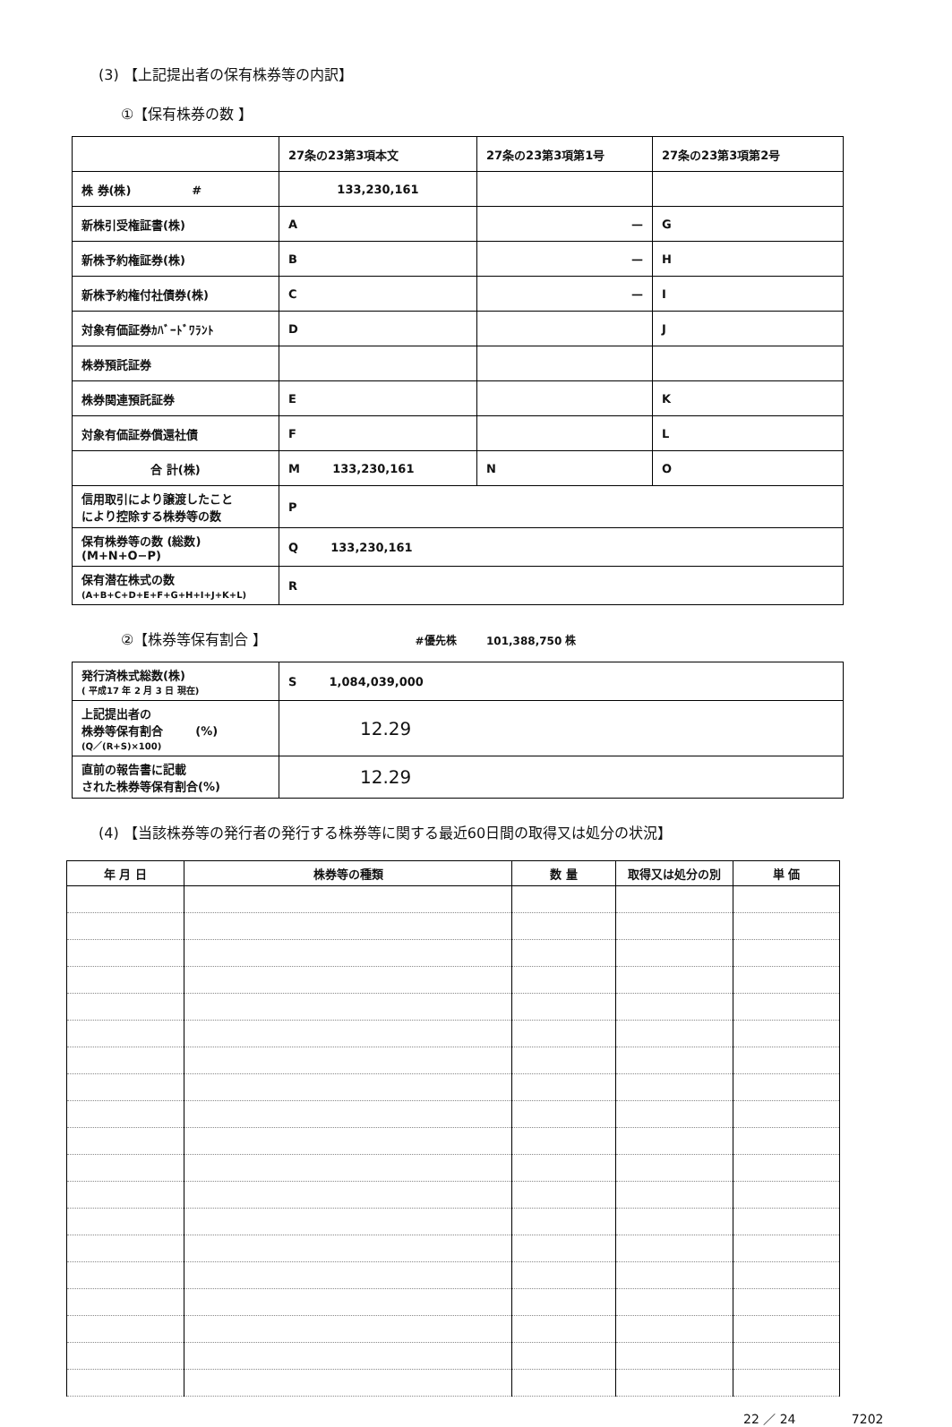(3) 【上記提出者の保有株券等の内訳】
①【保有株券の数 】
| | 27条の23第3項本文 | 27条の23第3項第1号 | 27条の23第3項第2号 |
| 株 券(株) # | 133,230,161 | | |
| 新株引受権証書(株) | A | — | G |
| 新株予約権証券(株) | B | — | H |
| 新株予約権付社債券(株) | C | — | I |
| 対象有価証券ｶﾊﾞｰﾄﾞﾜﾗﾝﾄ | D | | J |
| 株券預託証券 | | | |
| 株券関連預託証券 | E | | K |
| 対象有価証券償還社債 | F | | L |
| 合 計(株) | M 133,230,161 | N | O |
| 信用取引により譲渡したこと により控除する株券等の数 | P | | |
| 保有株券等の数 (総数) (M+N+O−P) | Q 133,230,161 | | |
| 保有潜在株式の数 (A+B+C+D+E+F+G+H+I+J+K+L) | R | | |
②【株券等保有割合 】 #優先株 101,388,750 株
| 発行済株式総数(株) ( 平成17 年 2 月 3 日 現在) | S 1,084,039,000 |
| 上記提出者の 株券等保有割合 (%) (Q／(R+S)×100) | 12.29 |
| 直前の報告書に記載 された株券等保有割合(%) | 12.29 |
(4) 【当該株券等の発行者の発行する株券等に関する最近60日間の取得又は処分の状況】
| 年 月 日 | 株券等の種類 | 数 量 | 取得又は処分の別 | 単 価 |
| --- | --- | --- | --- | --- |
22 ／ 24 7202